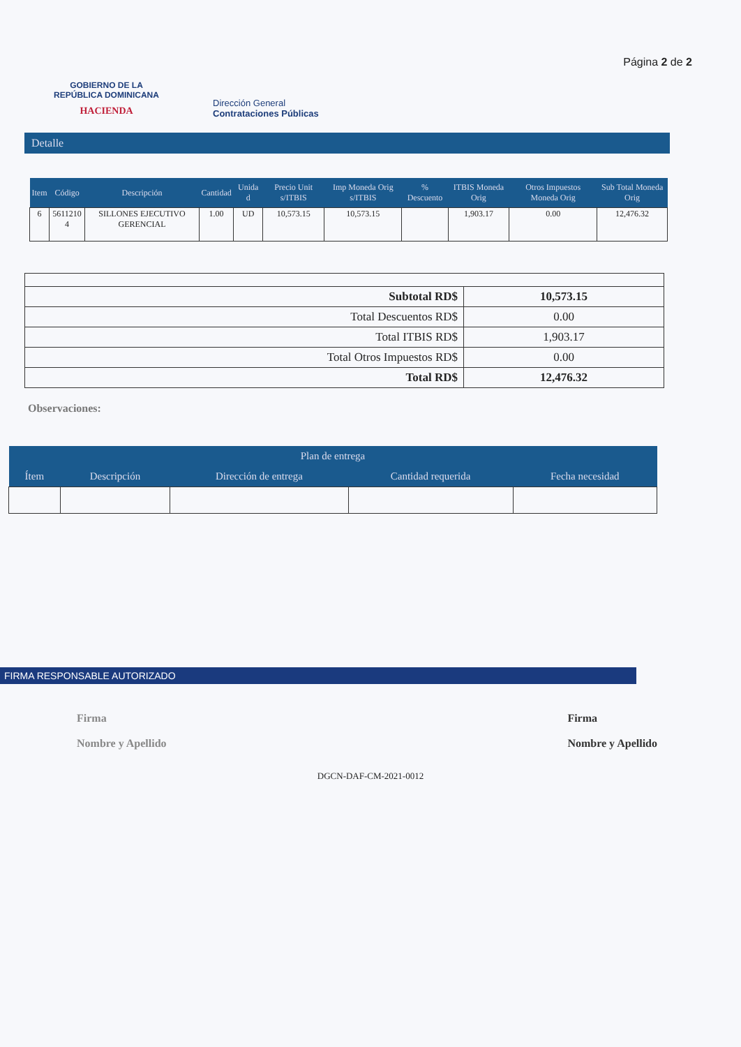GOBIERNO DE LA
REPÚBLICA DOMINICANA
HACIENDA
Dirección General
Contrataciones Públicas
Página 2 de 2
Detalle
| Item | Código | Descripción | Cantidad | Unida d | Precio Unit s/ITBIS | Imp Moneda Orig s/ITBIS | % Descuento | ITBIS Moneda Orig | Otros Impuestos Moneda Orig | Sub Total Moneda Orig |
| --- | --- | --- | --- | --- | --- | --- | --- | --- | --- | --- |
| 6 | 5611210 4 | SILLONES EJECUTIVO GERENCIAL | 1.00 | UD | 10,573.15 | 10,573.15 | | 1,903.17 | 0.00 | 12,476.32 |
| Subtotal RD$ | 10,573.15 |
| Total Descuentos RD$ | 0.00 |
| Total ITBIS RD$ | 1,903.17 |
| Total Otros Impuestos RD$ | 0.00 |
| Total RD$ | 12,476.32 |
Observaciones:
| Plan de entrega | | | | |
| --- | --- | --- | --- | --- |
| Ítem | Descripción | Dirección de entrega | Cantidad requerida | Fecha necesidad |
FIRMA RESPONSABLE AUTORIZADO
Firma
Nombre y Apellido
Firma
Nombre y Apellido
DGCN-DAF-CM-2021-0012